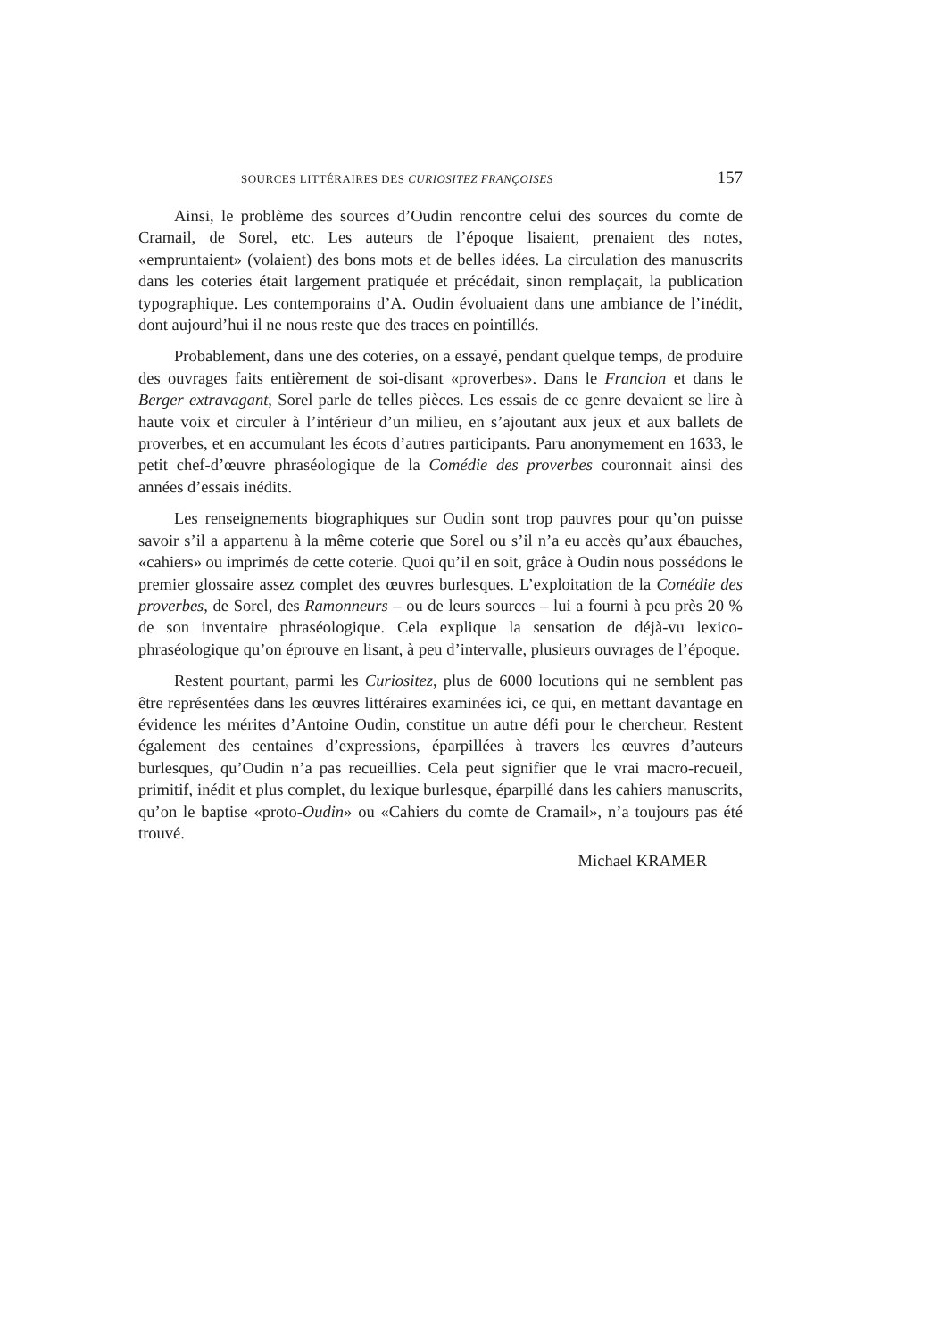SOURCES LITTÉRAIRES DES CURIOSITEZ FRANÇOISES 157
Ainsi, le problème des sources d’Oudin rencontre celui des sources du comte de Cramail, de Sorel, etc. Les auteurs de l’époque lisaient, prenaient des notes, «empruntaient» (volaient) des bons mots et de belles idées. La circulation des manuscrits dans les coteries était largement pratiquée et précédait, sinon remplaçait, la publication typographique. Les contemporains d’A. Oudin évoluaient dans une ambiance de l’inédit, dont aujourd’hui il ne nous reste que des traces en pointillés.
Probablement, dans une des coteries, on a essayé, pendant quelque temps, de produire des ouvrages faits entièrement de soi-disant «proverbes». Dans le Francion et dans le Berger extravagant, Sorel parle de telles pièces. Les essais de ce genre devaient se lire à haute voix et circuler à l’intérieur d’un milieu, en s’ajoutant aux jeux et aux ballets de proverbes, et en accumulant les écots d’autres participants. Paru anonymement en 1633, le petit chef-d’œuvre phraséologique de la Comédie des proverbes couronnait ainsi des années d’essais inédits.
Les renseignements biographiques sur Oudin sont trop pauvres pour qu’on puisse savoir s’il a appartenu à la même coterie que Sorel ou s’il n’a eu accès qu’aux ébauches, «cahiers» ou imprimés de cette coterie. Quoi qu’il en soit, grâce à Oudin nous possédons le premier glossaire assez complet des œuvres burlesques. L’exploitation de la Comédie des proverbes, de Sorel, des Ramonneurs – ou de leurs sources – lui a fourni à peu près 20 % de son inventaire phraséologique. Cela explique la sensation de déjà-vu lexico-phraséologique qu’on éprouve en lisant, à peu d’intervalle, plusieurs ouvrages de l’époque.
Restent pourtant, parmi les Curiositez, plus de 6000 locutions qui ne semblent pas être représentées dans les œuvres littéraires examinées ici, ce qui, en mettant davantage en évidence les mérites d’Antoine Oudin, constitue un autre défi pour le chercheur. Restent également des centaines d’expressions, éparpillées à travers les œuvres d’auteurs burlesques, qu’Oudin n’a pas recueillies. Cela peut signifier que le vrai macro-recueil, primitif, inédit et plus complet, du lexique burlesque, éparpillé dans les cahiers manuscrits, qu’on le baptise «proto-Oudin» ou «Cahiers du comte de Cramail», n’a toujours pas été trouvé.
Michael KRAMER